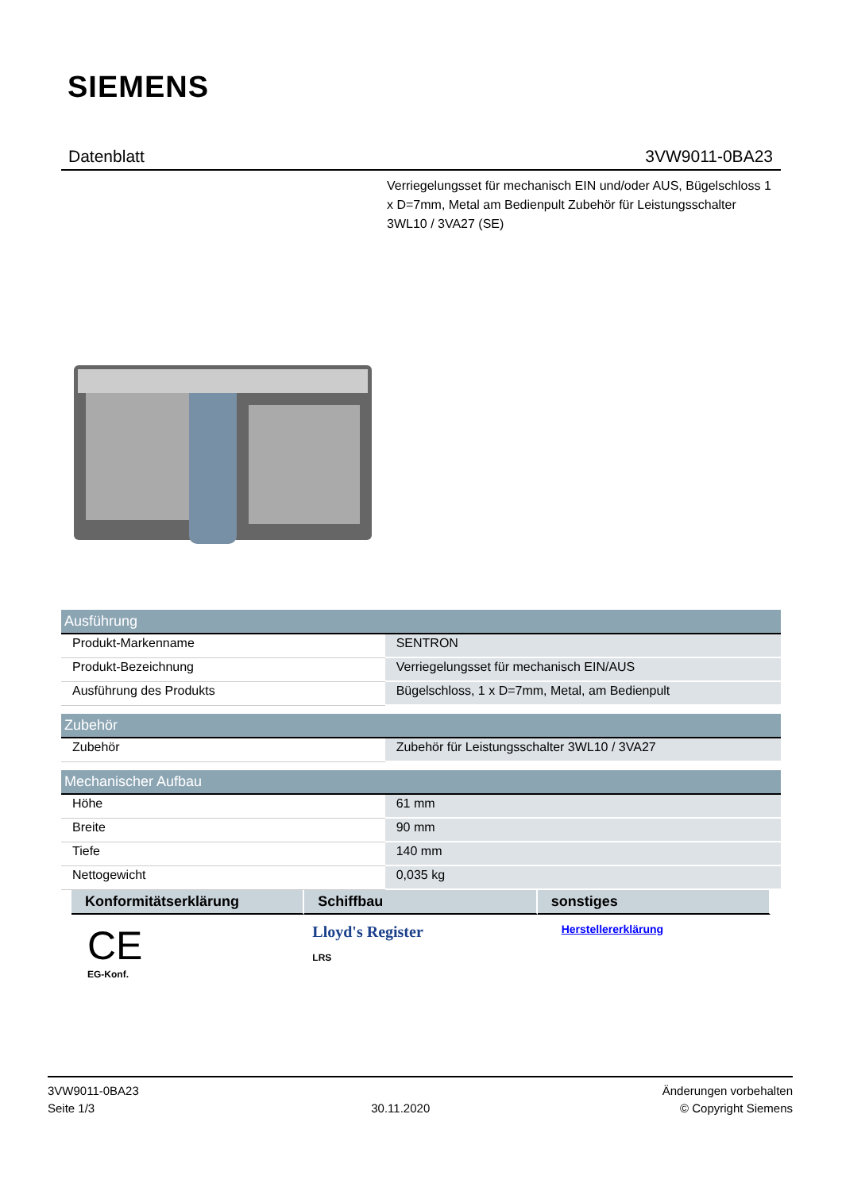SIEMENS
Datenblatt 3VW9011-0BA23
Verriegelungsset für mechanisch EIN und/oder AUS, Bügelschloss 1 x D=7mm, Metal am Bedienpult Zubehör für Leistungsschalter 3WL10 / 3VA27 (SE)
| Ausführung | |
| --- | --- |
| Produkt-Markenname | SENTRON |
| Produkt-Bezeichnung | Verriegelungsset für mechanisch EIN/AUS |
| Ausführung des Produkts | Bügelschloss, 1 x D=7mm, Metal, am Bedienpult |
| Zubehör | |
| Zubehör | Zubehör für Leistungsschalter 3WL10 / 3VA27 |
| Mechanischer Aufbau | |
| Höhe | 61 mm |
| Breite | 90 mm |
| Tiefe | 140 mm |
| Nettogewicht | 0,035 kg |
Konformitätserklärung Schiffbau sonstiges
CE
EG-Konf.
Lloyd's Register
LRS
Herstellererklärung
3VW9011-0BA23
Seite 1/3
30.11.2020
Änderungen vorbehalten
© Copyright Siemens